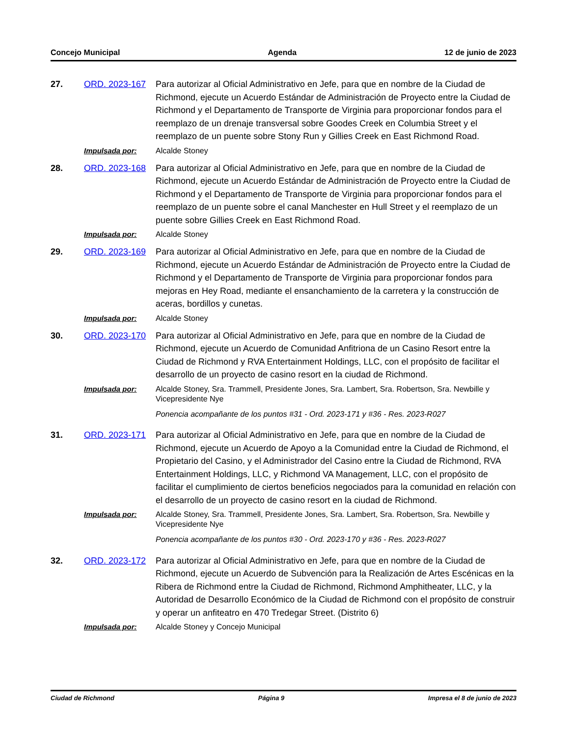Concejo Municipal Agenda 12 de junio de 2023
27.
ORD. 2023-167
Para autorizar al Oficial Administrativo en Jefe, para que en nombre de la Ciudad de Richmond, ejecute un Acuerdo Estándar de Administración de Proyecto entre la Ciudad de Richmond y el Departamento de Transporte de Virginia para proporcionar fondos para el reemplazo de un drenaje transversal sobre Goodes Creek en Columbia Street y el reemplazo de un puente sobre Stony Run y Gillies Creek en East Richmond Road.
Impulsada por:
Alcalde Stoney
28.
ORD. 2023-168
Para autorizar al Oficial Administrativo en Jefe, para que en nombre de la Ciudad de Richmond, ejecute un Acuerdo Estándar de Administración de Proyecto entre la Ciudad de Richmond y el Departamento de Transporte de Virginia para proporcionar fondos para el reemplazo de un puente sobre el canal Manchester en Hull Street y el reemplazo de un puente sobre Gillies Creek en East Richmond Road.
Impulsada por:
Alcalde Stoney
29.
ORD. 2023-169
Para autorizar al Oficial Administrativo en Jefe, para que en nombre de la Ciudad de Richmond, ejecute un Acuerdo Estándar de Administración de Proyecto entre la Ciudad de Richmond y el Departamento de Transporte de Virginia para proporcionar fondos para mejoras en Hey Road, mediante el ensanchamiento de la carretera y la construcción de aceras, bordillos y cunetas.
Impulsada por:
Alcalde Stoney
30.
ORD. 2023-170
Para autorizar al Oficial Administrativo en Jefe, para que en nombre de la Ciudad de Richmond, ejecute un Acuerdo de Comunidad Anfitriona de un Casino Resort entre la Ciudad de Richmond y RVA Entertainment Holdings, LLC, con el propósito de facilitar el desarrollo de un proyecto de casino resort en la ciudad de Richmond.
Impulsada por:
Alcalde Stoney, Sra. Trammell, Presidente Jones, Sra. Lambert, Sra. Robertson, Sra. Newbille y Vicepresidente Nye
Ponencia acompañante de los puntos #31 - Ord. 2023-171 y #36 - Res. 2023-R027
31.
ORD. 2023-171
Para autorizar al Oficial Administrativo en Jefe, para que en nombre de la Ciudad de Richmond, ejecute un Acuerdo de Apoyo a la Comunidad entre la Ciudad de Richmond, el Propietario del Casino, y el Administrador del Casino entre la Ciudad de Richmond, RVA Entertainment Holdings, LLC, y Richmond VA Management, LLC, con el propósito de facilitar el cumplimiento de ciertos beneficios negociados para la comunidad en relación con el desarrollo de un proyecto de casino resort en la ciudad de Richmond.
Impulsada por:
Alcalde Stoney, Sra. Trammell, Presidente Jones, Sra. Lambert, Sra. Robertson, Sra. Newbille y Vicepresidente Nye
Ponencia acompañante de los puntos #30 - Ord. 2023-170 y #36 - Res. 2023-R027
32.
ORD. 2023-172
Para autorizar al Oficial Administrativo en Jefe, para que en nombre de la Ciudad de Richmond, ejecute un Acuerdo de Subvención para la Realización de Artes Escénicas en la Ribera de Richmond entre la Ciudad de Richmond, Richmond Amphitheater, LLC, y la Autoridad de Desarrollo Económico de la Ciudad de Richmond con el propósito de construir y operar un anfiteatro en 470 Tredegar Street. (Distrito 6)
Impulsada por:
Alcalde Stoney y Concejo Municipal
Ciudad de Richmond Página 9 Impresa el 8 de junio de 2023